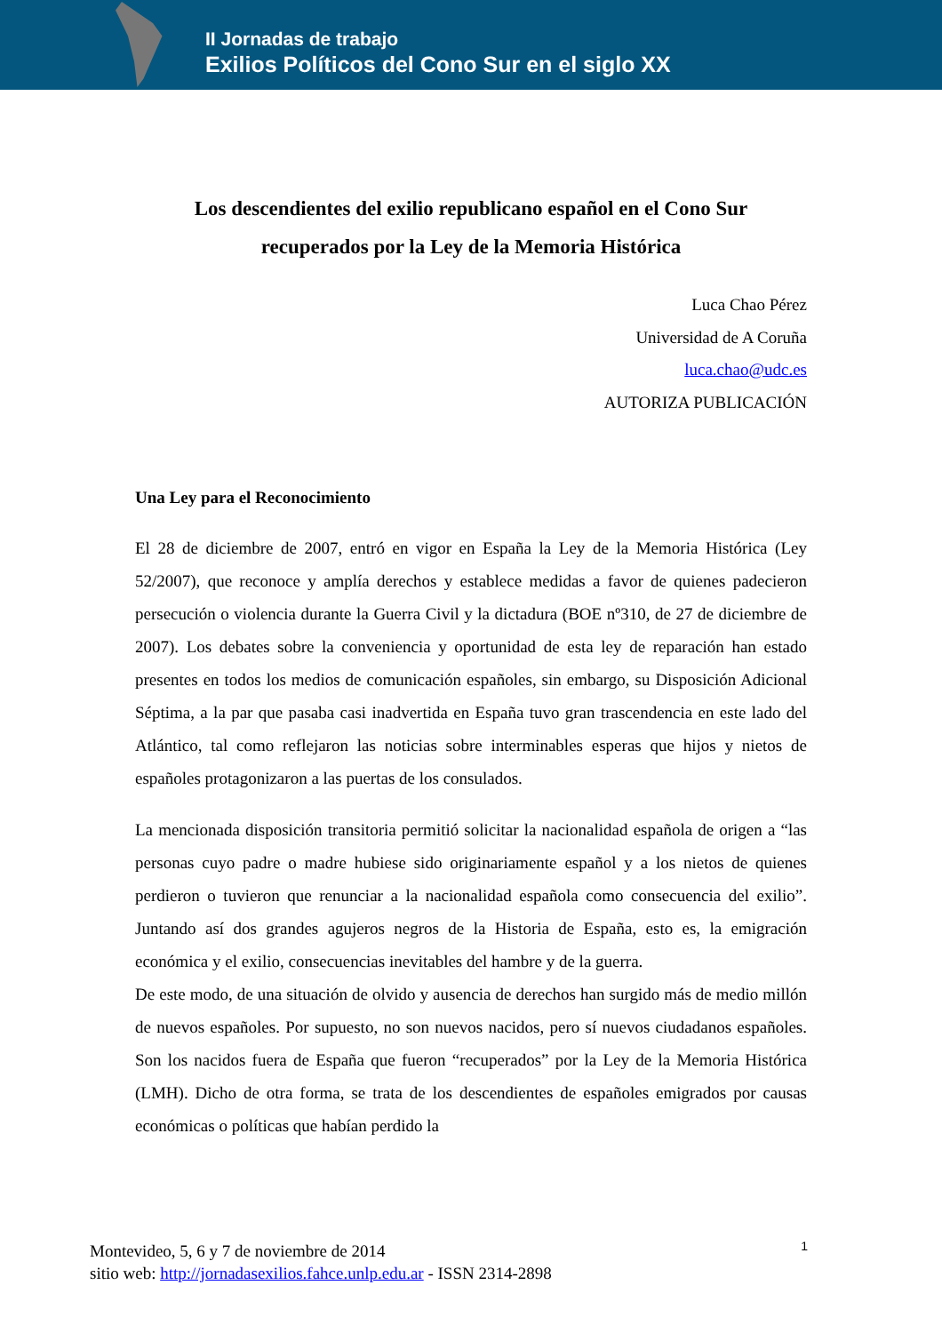II Jornadas de trabajo
Exilios Políticos del Cono Sur en el siglo XX
Los descendientes del exilio republicano español en el Cono Sur
recuperados por la Ley de la Memoria Histórica
Luca Chao Pérez
Universidad de A Coruña
luca.chao@udc.es
AUTORIZA PUBLICACIÓN
Una Ley para el Reconocimiento
El 28 de diciembre de 2007, entró en vigor en España la Ley de la Memoria Histórica (Ley 52/2007), que reconoce y amplía derechos y establece medidas a favor de quienes padecieron persecución o violencia durante la Guerra Civil y la dictadura (BOE nº310, de 27 de diciembre de 2007). Los debates sobre la conveniencia y oportunidad de esta ley de reparación han estado presentes en todos los medios de comunicación españoles, sin embargo, su Disposición Adicional Séptima, a la par que pasaba casi inadvertida en España tuvo gran trascendencia en este lado del Atlántico, tal como reflejaron las noticias sobre interminables esperas que hijos y nietos de españoles protagonizaron a las puertas de los consulados.
La mencionada disposición transitoria permitió solicitar la nacionalidad española de origen a “las personas cuyo padre o madre hubiese sido originariamente español y a los nietos de quienes perdieron o tuvieron que renunciar a la nacionalidad española como consecuencia del exilio”. Juntando así dos grandes agujeros negros de la Historia de España, esto es, la emigración económica y el exilio, consecuencias inevitables del hambre y de la guerra.
De este modo, de una situación de olvido y ausencia de derechos han surgido más de medio millón de nuevos españoles. Por supuesto, no son nuevos nacidos, pero sí nuevos ciudadanos españoles. Son los nacidos fuera de España que fueron “recuperados” por la Ley de la Memoria Histórica (LMH). Dicho de otra forma, se trata de los descendientes de españoles emigrados por causas económicas o políticas que habían perdido la
1 Montevideo, 5, 6 y 7 de noviembre de 2014
sitio web: http://jornadasexilios.fahce.unlp.edu.ar - ISSN 2314-2898